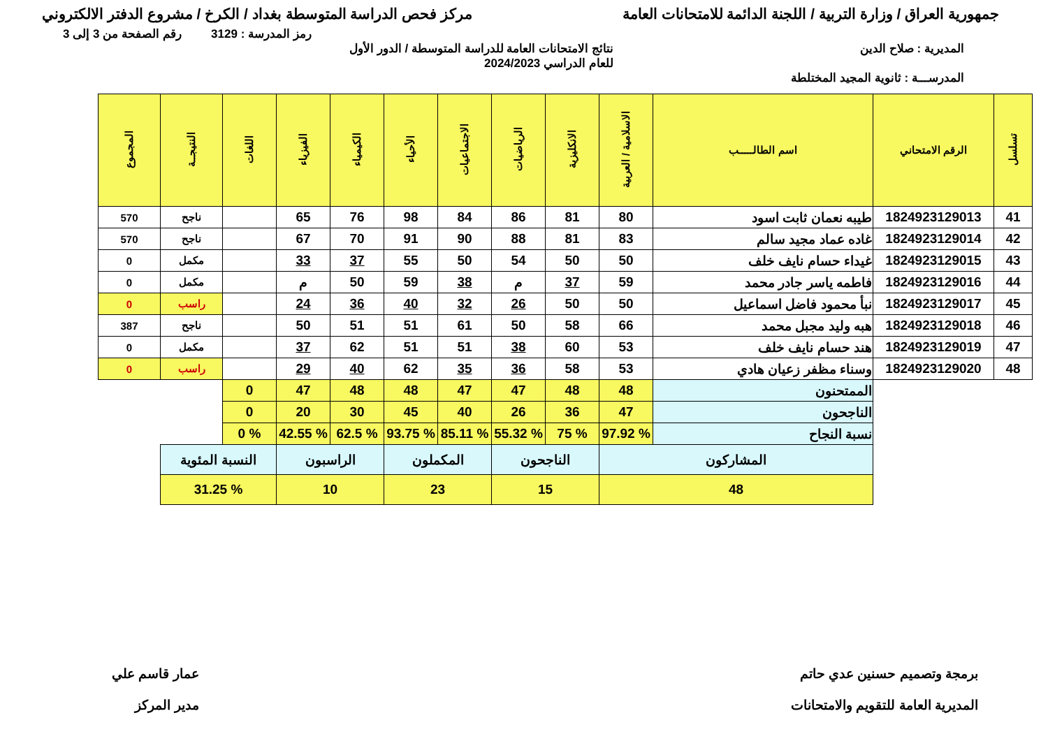جمهورية العراق / وزارة التربية / اللجنة الدائمة للامتحانات العامة مركز فحص الدراسة المتوسطة بغداد / الكرخ / مشروع الدفتر الالكتروني
رمز المدرسة : 3129 رقم الصفحة من 3 إلى 3
المديرية : صلاح الدين نتائج الامتحانات العامة للدراسة المتوسطة / الدور الأول
للعام الدراسي 2024/2023
المدرســـة : ثانوية المجيد المختلطة
| تسلسل | الرقم الامتحاني | اسم الطالـــــب | الاسلامية / العربية | الانكليزية | الرياضيات | الاجتماعيات | الأحياء | الكيمياء | الفيزياء | اللغات | النتيجــة | المجموع |
| --- | --- | --- | --- | --- | --- | --- | --- | --- | --- | --- | --- | --- |
| 41 | 1824923129013 | طيبه نعمان ثابت اسود | 80 | 81 | 86 | 84 | 98 | 76 | 65 | | ناجح | 570 |
| 42 | 1824923129014 | غاده عماد مجيد سالم | 83 | 81 | 88 | 90 | 91 | 70 | 67 | | ناجح | 570 |
| 43 | 1824923129015 | غيداء حسام نايف خلف | 50 | 50 | 54 | 50 | 55 | 37 | 33 | | مكمل | 0 |
| 44 | 1824923129016 | فاطمه ياسر جادر محمد | 59 | 37 | م | 38 | 59 | 50 | م | | مكمل | 0 |
| 45 | 1824923129017 | نبأ محمود فاضل اسماعيل | 50 | 50 | 26 | 32 | 40 | 36 | 24 | | راسب | 0 |
| 46 | 1824923129018 | هبه وليد مجبل محمد | 66 | 58 | 50 | 61 | 51 | 51 | 50 | | ناجح | 387 |
| 47 | 1824923129019 | هند حسام نايف خلف | 53 | 60 | 38 | 51 | 51 | 62 | 37 | | مكمل | 0 |
| 48 | 1824923129020 | وسناء مظفر زعيان هادي | 53 | 58 | 36 | 35 | 62 | 40 | 29 | | راسب | 0 |
| | | الممتحنون | 48 | 48 | 47 | 47 | 48 | 48 | 47 | 0 | | |
| | | الناجحون | 47 | 36 | 26 | 40 | 45 | 30 | 20 | 0 | | |
| | | نسبة النجاح | % 97.92 | % 75 | % 55.32 | % 85.11 | % 93.75 | % 62.5 | % 42.55 | % 0 | | |
| | | المشاركون | | الناجحون | | المكملون | | الراسبون | | النسبة المئوية | | |
| | | 48 | | 15 | | 23 | | 10 | | % 31.25 | | |
برمجة وتصميم حسنين عدي حاتم
المديرية العامة للتقويم والامتحانات عمار قاسم علي
مدير المركز